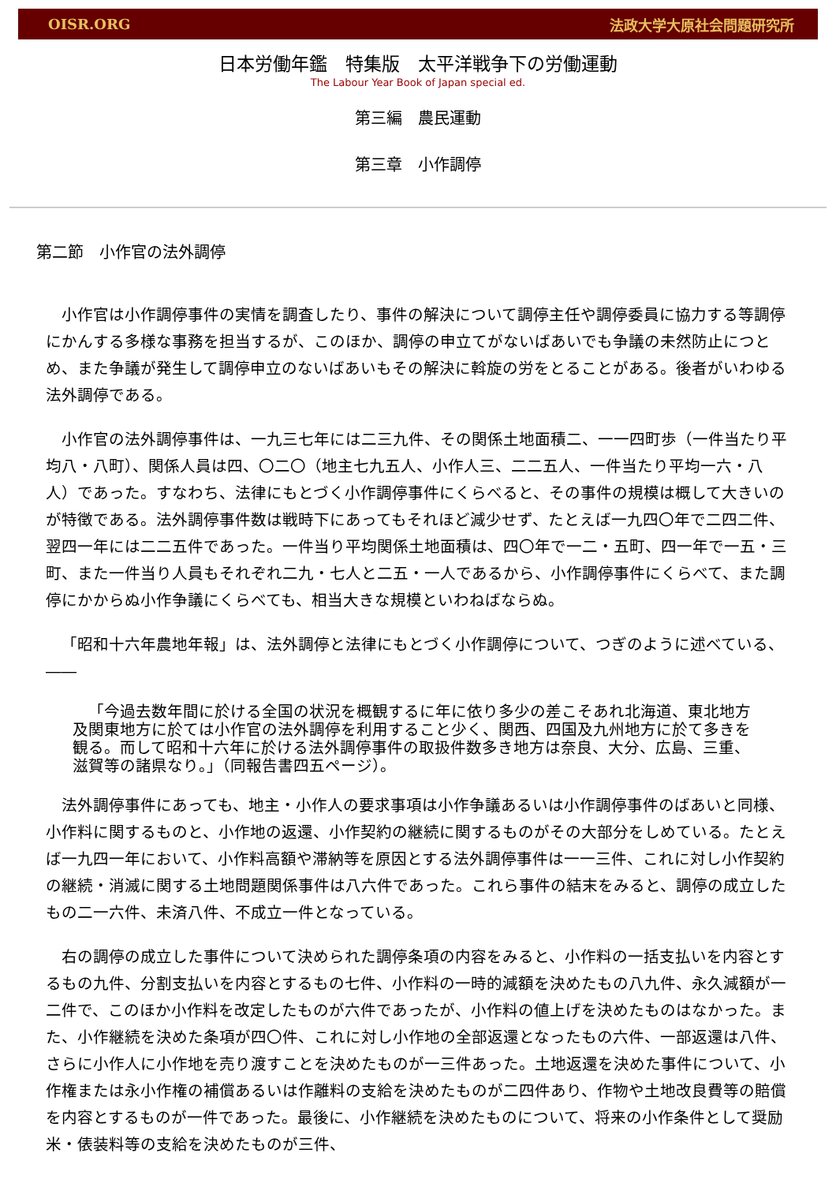OISR.ORG 法政大学大原社会問題研究所
日本労働年鑑　特集版　太平洋戦争下の労働運動
The Labour Year Book of Japan special ed.
第三編　農民運動
第三章　小作調停
第二節　小作官の法外調停
小作官は小作調停事件の実情を調査したり、事件の解決について調停主任や調停委員に協力する等調停にかんする多様な事務を担当するが、このほか、調停の申立てがないばあいでも争議の未然防止につとめ、また争議が発生して調停申立のないばあいもその解決に斡旋の労をとることがある。後者がいわゆる法外調停である。
小作官の法外調停事件は、一九三七年には二三九件、その関係土地面積二、一一四町歩（一件当たり平均八・八町）、関係人員は四、〇二〇（地主七九五人、小作人三、二二五人、一件当たり平均一六・八人）であった。すなわち、法律にもとづく小作調停事件にくらべると、その事件の規模は概して大きいのが特徴である。法外調停事件数は戦時下にあってもそれほど減少せず、たとえば一九四〇年で二四二件、翌四一年には二二五件であった。一件当り平均関係土地面積は、四〇年で一二・五町、四一年で一五・三町、また一件当り人員もそれぞれ二九・七人と二五・一人であるから、小作調停事件にくらべて、また調停にかからぬ小作争議にくらべても、相当大きな規模といわねばならぬ。
「昭和十六年農地年報」は、法外調停と法律にもとづく小作調停について、つぎのように述べている、――
「今過去数年間に於ける全国の状況を概観するに年に依り多少の差こそあれ北海道、東北地方及関東地方に於ては小作官の法外調停を利用すること少く、関西、四国及九州地方に於て多きを観る。而して昭和十六年に於ける法外調停事件の取扱件数多き地方は奈良、大分、広島、三重、滋賀等の諸県なり。」（同報告書四五ページ）。
法外調停事件にあっても、地主・小作人の要求事項は小作争議あるいは小作調停事件のばあいと同様、小作料に関するものと、小作地の返還、小作契約の継続に関するものがその大部分をしめている。たとえば一九四一年において、小作料高額や滞納等を原因とする法外調停事件は一一三件、これに対し小作契約の継続・消滅に関する土地問題関係事件は八六件であった。これら事件の結末をみると、調停の成立したもの二一六件、未済八件、不成立一件となっている。
右の調停の成立した事件について決められた調停条項の内容をみると、小作料の一括支払いを内容とするもの九件、分割支払いを内容とするもの七件、小作料の一時的減額を決めたもの八九件、永久減額が一二件で、このほか小作料を改定したものが六件であったが、小作料の値上げを決めたものはなかった。また、小作継続を決めた条項が四〇件、これに対し小作地の全部返還となったもの六件、一部返還は八件、さらに小作人に小作地を売り渡すことを決めたものが一三件あった。土地返還を決めた事件について、小作権または永小作権の補償あるいは作離料の支給を決めたものが二四件あり、作物や土地改良費等の賠償を内容とするものが一件であった。最後に、小作継続を決めたものについて、将来の小作条件として奨励米・俵装料等の支給を決めたものが三件、